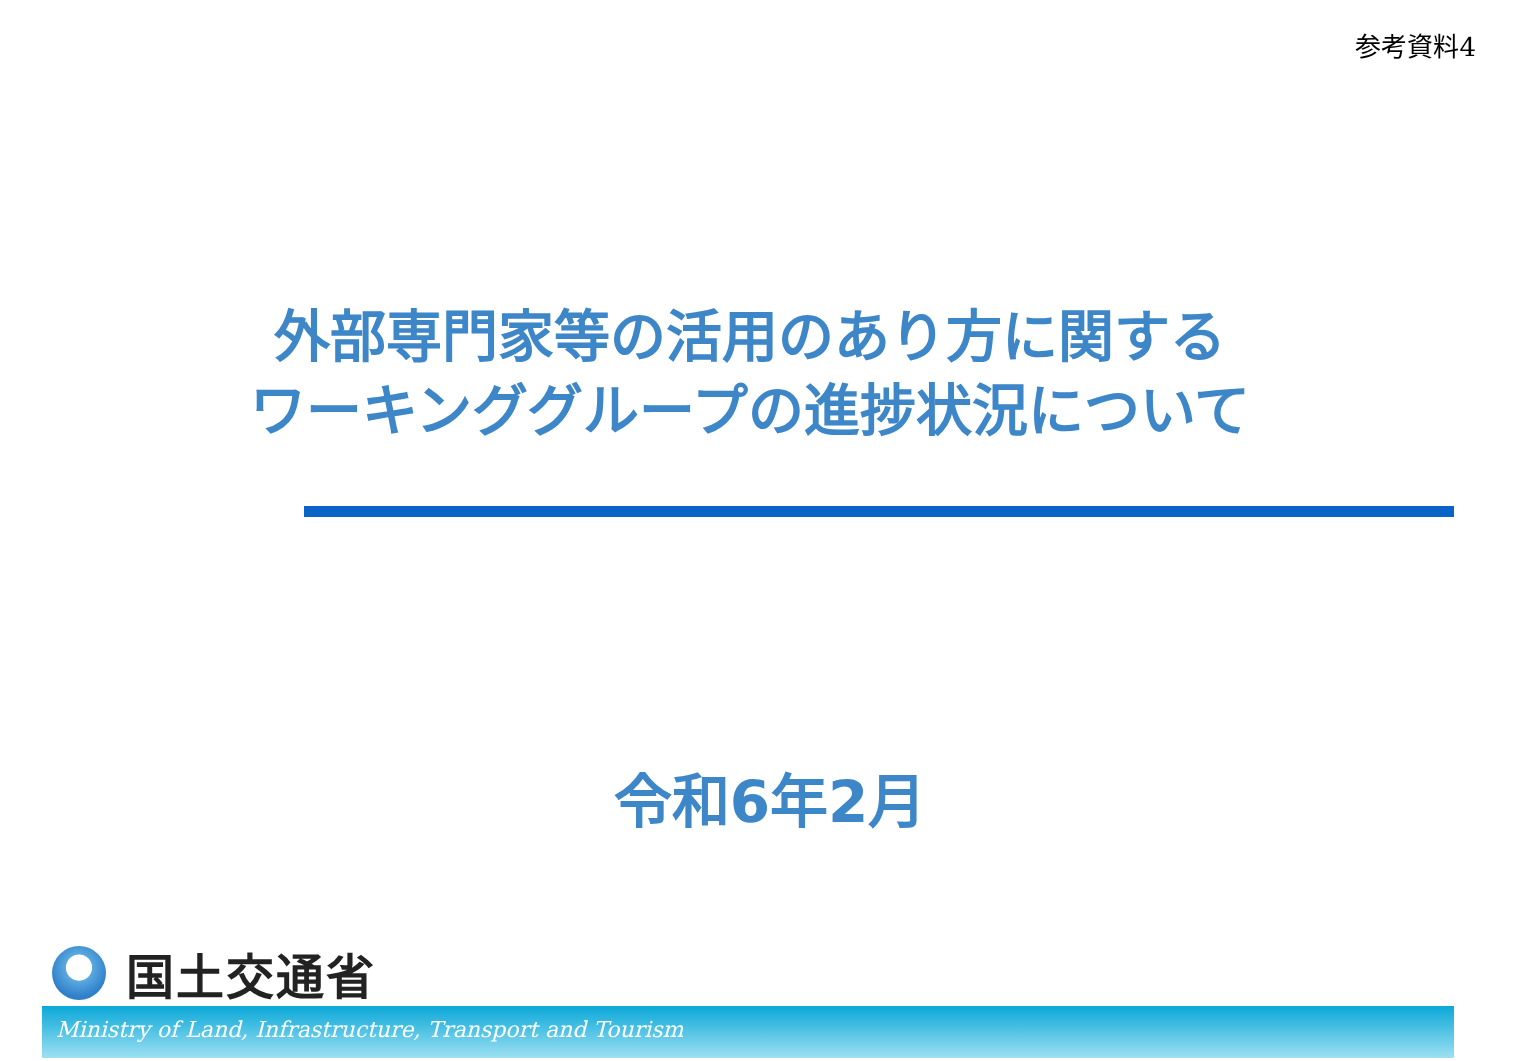参考資料4
外部専門家等の活用のあり方に関する
ワーキンググループの進捗状況について
令和6年2月
国土交通省
Ministry of Land, Infrastructure, Transport and Tourism